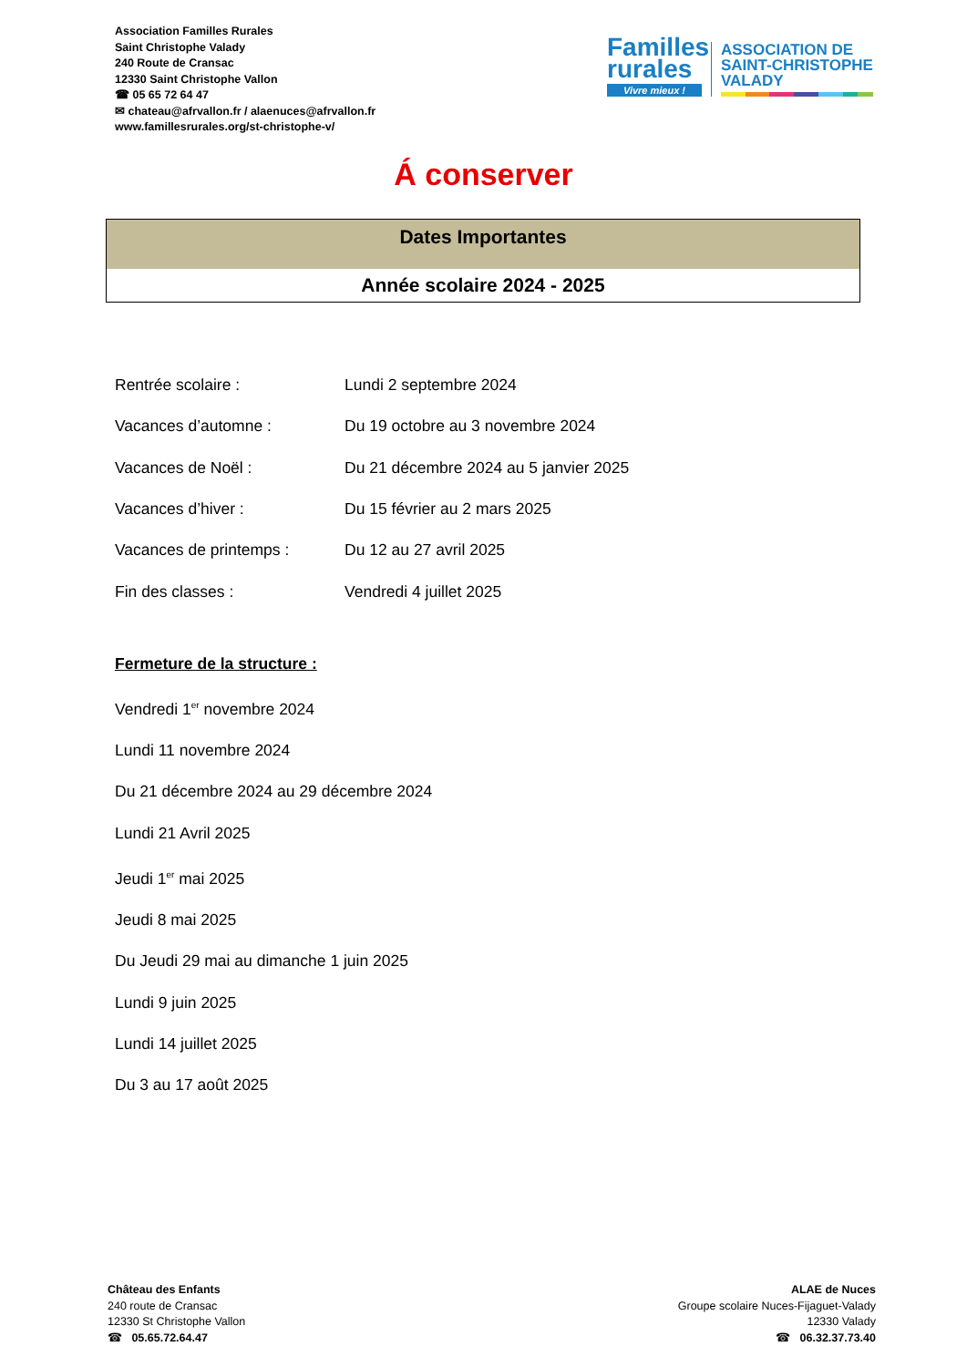Association Familles Rurales
Saint Christophe Valady
240 Route de Cransac
12330 Saint Christophe Vallon
☎ 05 65 72 64 47
✉ chateau@afrvallon.fr / alaenuces@afrvallon.fr
www.famillesrurales.org/st-christophe-v/
Familles
rurales
Vivre mieux !
ASSOCIATION DE
SAINT-CHRISTOPHE
VALADY
Á conserver
Dates Importantes
Année scolaire 2024 - 2025
| Rentrée scolaire : | Lundi 2 septembre 2024 |
| Vacances d’automne : | Du 19 octobre au 3 novembre 2024 |
| Vacances de Noël : | Du 21 décembre 2024 au 5 janvier 2025 |
| Vacances d’hiver : | Du 15 février au 2 mars 2025 |
| Vacances de printemps : | Du 12 au 27 avril 2025 |
| Fin des classes : | Vendredi 4 juillet 2025 |
Fermeture de la structure :
Vendredi 1<sup>er</sup> novembre 2024
Lundi 11 novembre 2024
Du 21 décembre 2024 au 29 décembre 2024
Lundi 21 Avril 2025
Jeudi 1<sup>er</sup> mai 2025
Jeudi 8 mai 2025
Du Jeudi 29 mai au dimanche 1 juin 2025
Lundi 9 juin 2025
Lundi 14 juillet 2025
Du 3 au 17 août 2025
Château des Enfants
240 route de Cransac
12330 St Christophe Vallon
☎ 05.65.72.64.47
ALAE de Nuces
Groupe scolaire Nuces-Fijaguet-Valady
12330 Valady
☎ 06.32.37.73.40